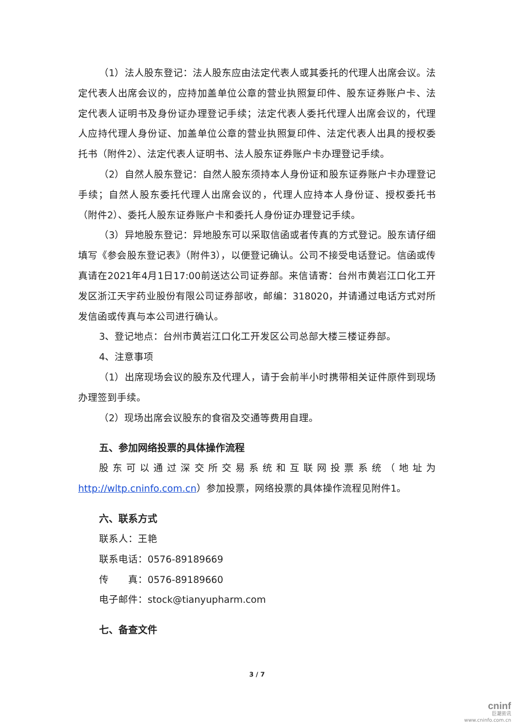（1）法人股东登记：法人股东应由法定代表人或其委托的代理人出席会议。法定代表人出席会议的，应持加盖单位公章的营业执照复印件、股东证券账户卡、法定代表人证明书及身份证办理登记手续；法定代表人委托代理人出席会议的，代理人应持代理人身份证、加盖单位公章的营业执照复印件、法定代表人出具的授权委托书（附件2）、法定代表人证明书、法人股东证券账户卡办理登记手续。
（2）自然人股东登记：自然人股东须持本人身份证和股东证券账户卡办理登记手续；自然人股东委托代理人出席会议的，代理人应持本人身份证、授权委托书（附件2）、委托人股东证券账户卡和委托人身份证办理登记手续。
（3）异地股东登记：异地股东可以采取信函或者传真的方式登记。股东请仔细填写《参会股东登记表》（附件3），以便登记确认。公司不接受电话登记。信函或传真请在2021年4月1日17:00前送达公司证券部。来信请寄：台州市黄岩江口化工开发区浙江天宇药业股份有限公司证券部收，邮编：318020，并请通过电话方式对所发信函或传真与本公司进行确认。
3、登记地点：台州市黄岩江口化工开发区公司总部大楼三楼证券部。
4、注意事项
（1）出席现场会议的股东及代理人，请于会前半小时携带相关证件原件到现场办理签到手续。
（2）现场出席会议股东的食宿及交通等费用自理。
五、参加网络投票的具体操作流程
股东可以通过深交所交易系统和互联网投票系统（地址为http://wltp.cninfo.com.cn）参加投票，网络投票的具体操作流程见附件1。
六、联系方式
联系人：王艳
联系电话：0576-89189669
传　　真：0576-89189660
电子邮件：stock@tianyupharm.com
七、备查文件
3 / 7
cninf
巨潮资讯
www.cninfo.com.cn